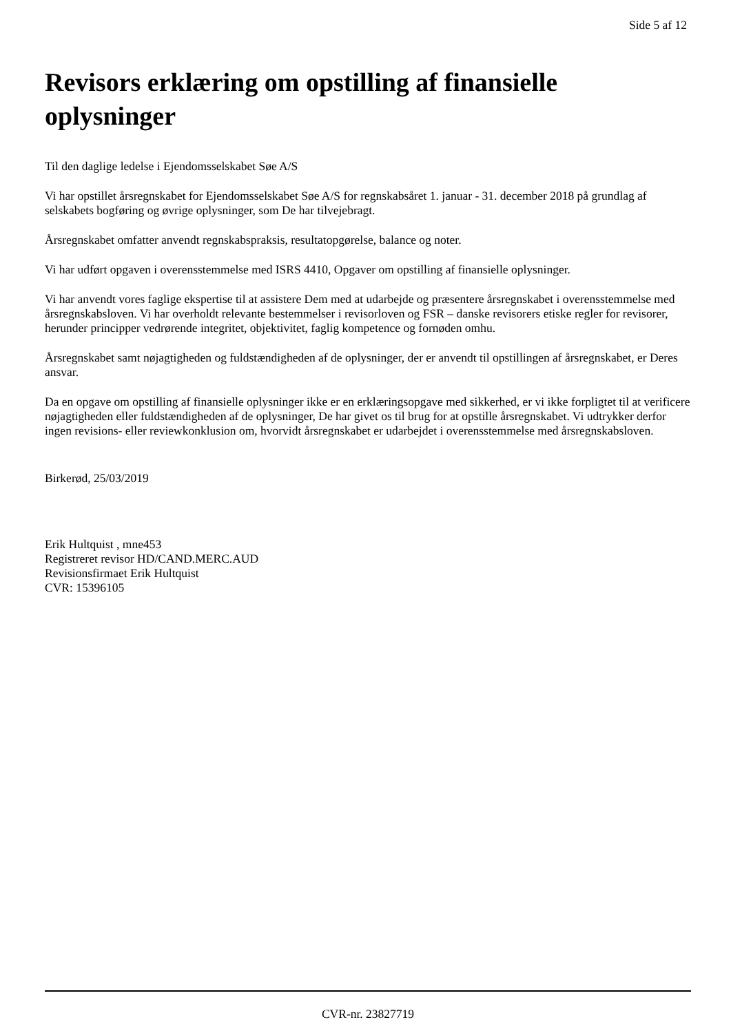Side 5 af 12
Revisors erklæring om opstilling af finansielle oplysninger
Til den daglige ledelse i Ejendomsselskabet Søe A/S
Vi har opstillet årsregnskabet for Ejendomsselskabet Søe A/S for regnskabsåret 1. januar - 31. december 2018 på grundlag af selskabets bogføring og øvrige oplysninger, som De har tilvejebragt.
Årsregnskabet omfatter anvendt regnskabspraksis, resultatopgørelse, balance og noter.
Vi har udført opgaven i overensstemmelse med ISRS 4410, Opgaver om opstilling af finansielle oplysninger.
Vi har anvendt vores faglige ekspertise til at assistere Dem med at udarbejde og præsentere årsregnskabet i overensstemmelse med årsregnskabsloven. Vi har overholdt relevante bestemmelser i revisorloven og FSR – danske revisorers etiske regler for revisorer, herunder principper vedrørende integritet, objektivitet, faglig kompetence og fornøden omhu.
Årsregnskabet samt nøjagtigheden og fuldstændigheden af de oplysninger, der er anvendt til opstillingen af årsregnskabet, er Deres ansvar.
Da en opgave om opstilling af finansielle oplysninger ikke er en erklæringsopgave med sikkerhed, er vi ikke forpligtet til at verificere nøjagtigheden eller fuldstændigheden af de oplysninger, De har givet os til brug for at opstille årsregnskabet. Vi udtrykker derfor ingen revisions- eller reviewkonklusion om, hvorvidt årsregnskabet er udarbejdet i overensstemmelse med årsregnskabsloven.
Birkerød, 25/03/2019
Erik Hultquist , mne453
Registreret revisor HD/CAND.MERC.AUD
Revisionsfirmaet Erik Hultquist
CVR: 15396105
CVR-nr. 23827719